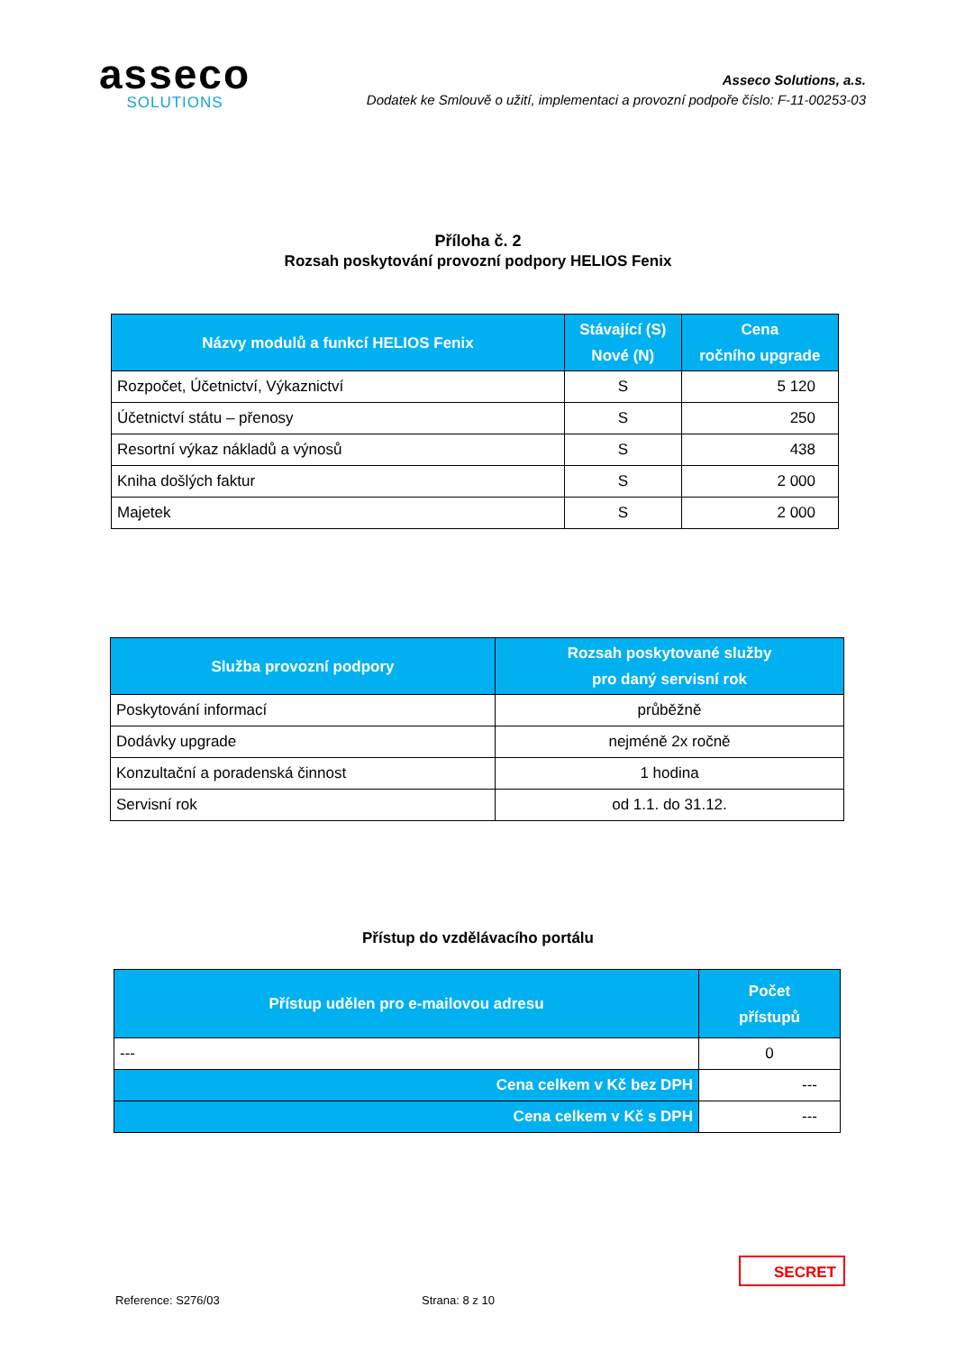asseco
SOLUTIONS
Asseco Solutions, a.s.
Dodatek ke Smlouvě o užití, implementaci a provozní podpoře číslo: F-11-00253-03
Příloha č. 2
Rozsah poskytování provozní podpory HELIOS Fenix
| Názvy modulů a funkcí HELIOS Fenix | Stávající (S) Nové (N) | Cena ročního upgrade |
| --- | --- | --- |
| Rozpočet, Účetnictví, Výkaznictví | S | 5 120 |
| Účetnictví státu – přenosy | S | 250 |
| Resortní výkaz nákladů a výnosů | S | 438 |
| Kniha došlých faktur | S | 2 000 |
| Majetek | S | 2 000 |
| Služba provozní podpory | Rozsah poskytované služby pro daný servisní rok |
| --- | --- |
| Poskytování informací | průběžně |
| Dodávky upgrade | nejméně 2x ročně |
| Konzultační a poradenská činnost | 1 hodina |
| Servisní rok | od 1.1. do 31.12. |
Přístup do vzdělávacího portálu
| Přístup udělen pro e-mailovou adresu | Počet přístupů |
| --- | --- |
| --- | 0 |
| Cena celkem v Kč bez DPH | --- |
| Cena celkem v Kč s DPH | --- |
SECRET
Reference: S276/03 Strana: 8 z 10